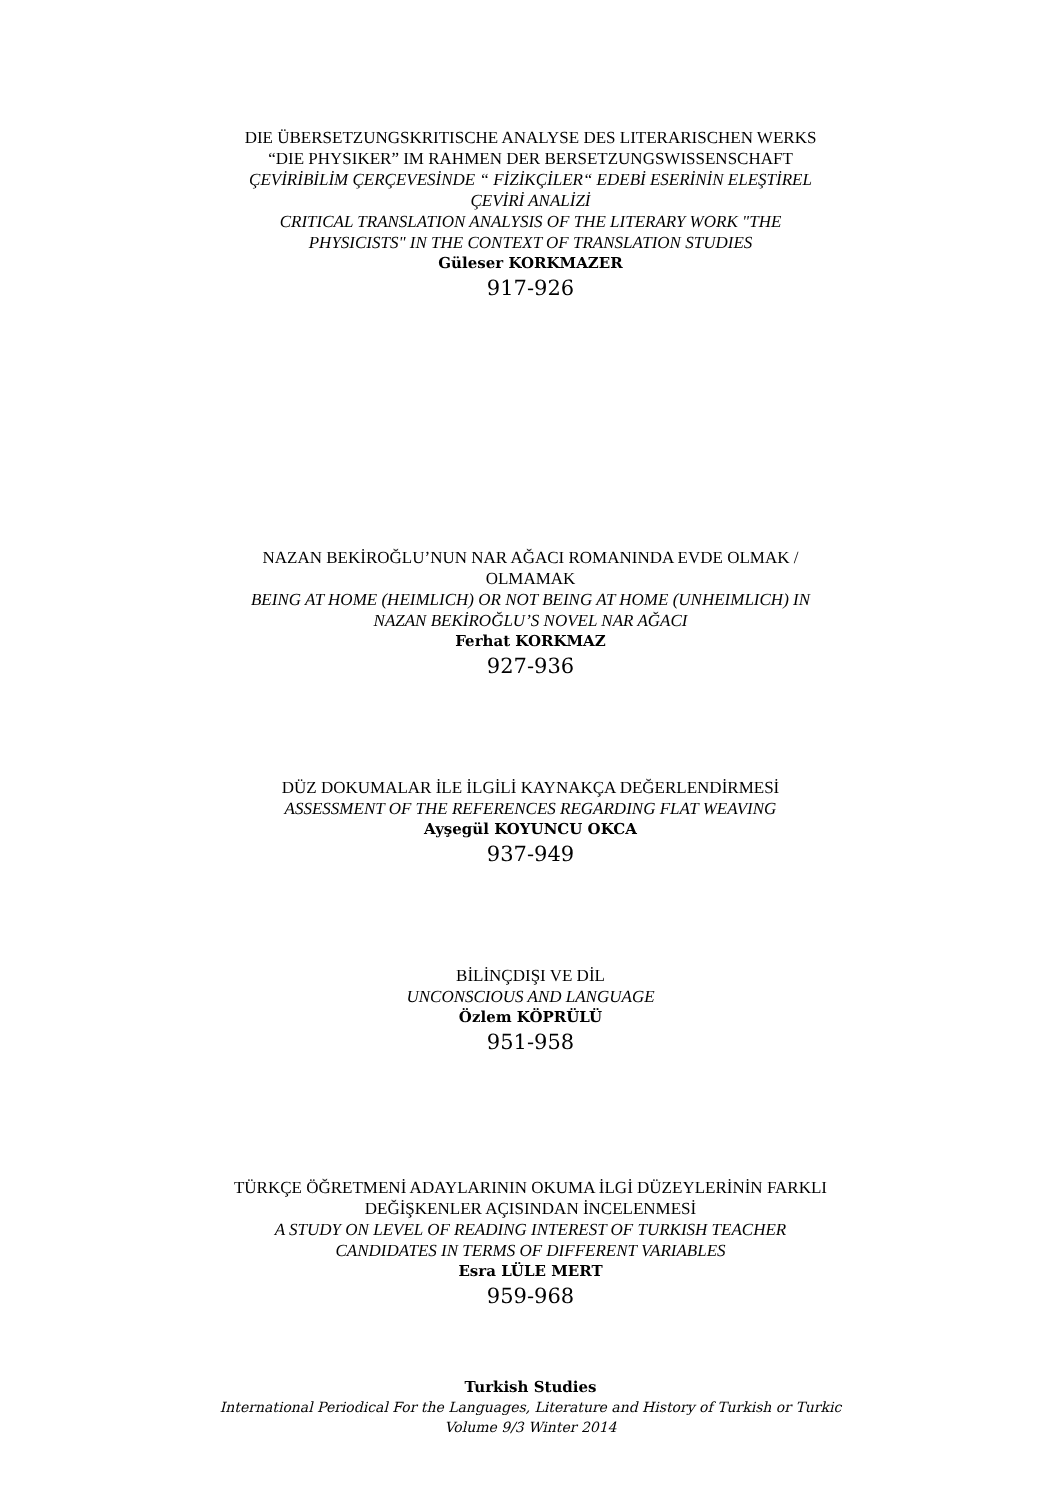DIE ÜBERSETZUNGSKRITISCHE ANALYSE DES LITERARISCHEN WERKS “DIE PHYSIKER” IM RAHMEN DER BERSETZUNGSWISSENSCHAFT
ÇEVİRİBİLİM ÇERÇEVESİNDE “ FİZİKÇİLER“ EDEBİ ESERİNİN ELEŞTİREL ÇEVİRİ ANALİZİ
CRITICAL TRANSLATION ANALYSIS OF THE LITERARY WORK "THE PHYSICISTS" IN THE CONTEXT OF TRANSLATION STUDIES
Güleser KORKMAZER
917-926
NAZAN BEKİROĞLU’NUN NAR AĞACI ROMANINDA EVDE OLMAK / OLMAMAK
BEING AT HOME (HEIMLICH) OR NOT BEING AT HOME (UNHEIMLICH) IN NAZAN BEKİROĞLU’S NOVEL NAR AĞACI
Ferhat KORKMAZ
927-936
DÜZ DOKUMALAR İLE İLGİLİ KAYNAKÇA DEĞERLENDİRMESİ
ASSESSMENT OF THE REFERENCES REGARDING FLAT WEAVING
Ayşegül KOYUNCU OKCA
937-949
BİLİNÇDIŞI VE DİL
UNCONSCIOUS AND LANGUAGE
Özlem KÖPRÜLÜ
951-958
TÜRKÇE ÖĞRETMENİ ADAYLARININ OKUMA İLGİ DÜZEYLERİNİN FARKLI DEĞİŞKENLER AÇISINDAN İNCELENMESİ
A STUDY ON LEVEL OF READING INTEREST OF TURKISH TEACHER CANDIDATES IN TERMS OF DIFFERENT VARIABLES
Esra LÜLE MERT
959-968
Turkish Studies
International Periodical For the Languages, Literature and History of Turkish or Turkic
Volume 9/3 Winter 2014